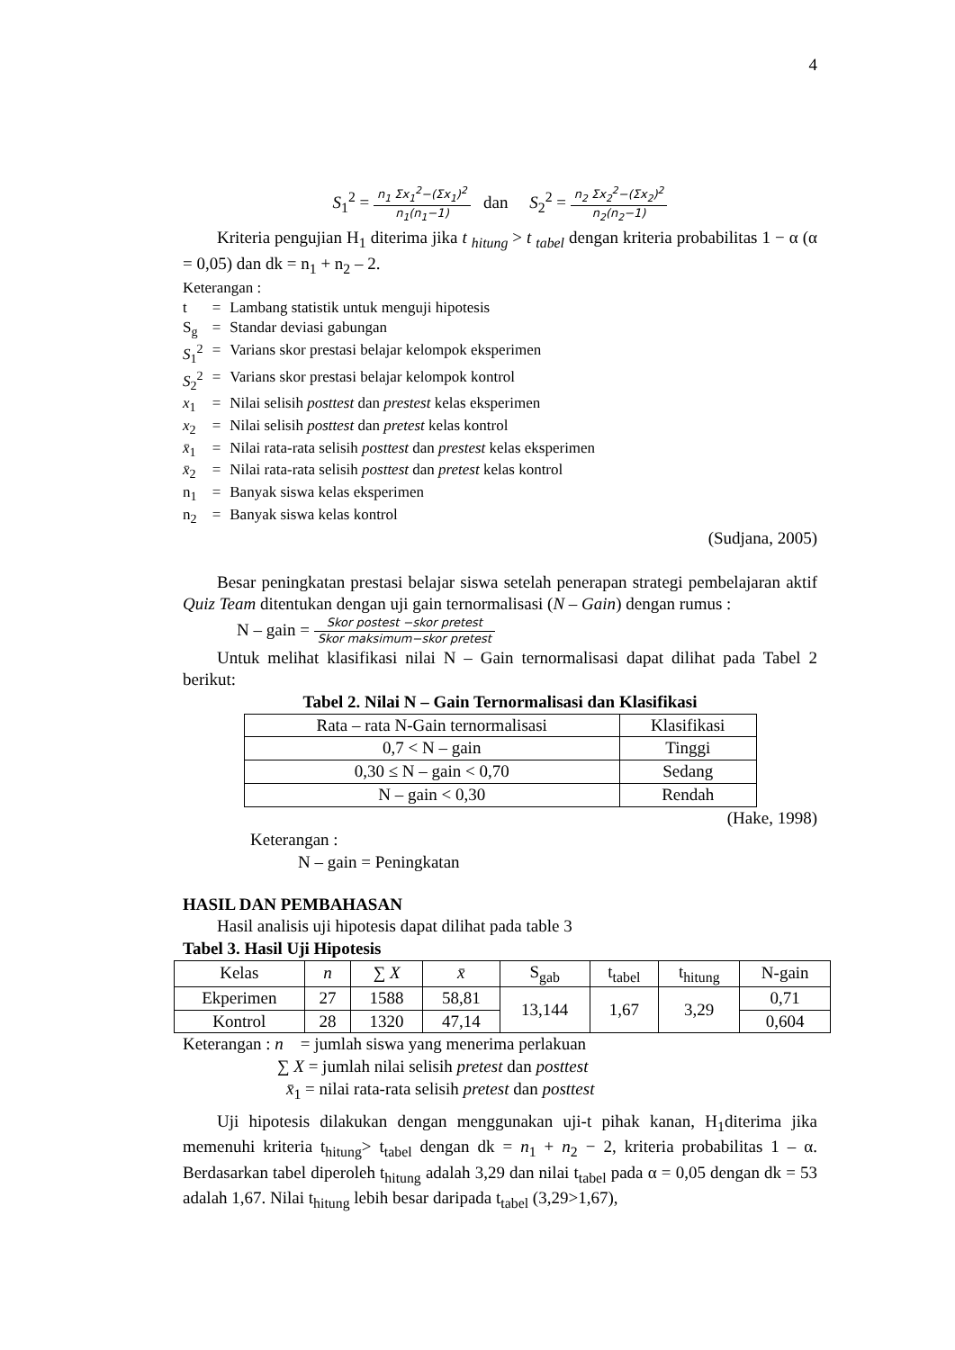4
S<sub>1</sub><sup>2</sup> = n<sub>1</sub> Σx<sub>1</sub><sup>2</sup>−(Σx<sub>1</sub>)<sup>2</sup> n<sub>1</sub>(n<sub>1</sub>−1) dan S<sub>2</sub><sup>2</sup> = n<sub>2</sub> Σx<sub>2</sub><sup>2</sup>−(Σx<sub>2</sub>)<sup>2</sup> n<sub>2</sub>(n<sub>2</sub>−1)
Kriteria pengujian H<sub>1</sub> diterima jika t <sub>hitung</sub> > t <sub>tabel</sub> dengan kriteria probabilitas 1 − α (α = 0,05) dan dk = n<sub>1</sub> + n<sub>2</sub> – 2.
Keterangan :
| t | = | Lambang statistik untuk menguji hipotesis |
| S<sub>g</sub> | = | Standar deviasi gabungan |
| S<sub>1</sub><sup>2</sup> | = | Varians skor prestasi belajar kelompok eksperimen |
| S<sub>2</sub><sup>2</sup> | = | Varians skor prestasi belajar kelompok kontrol |
| x<sub>1</sub> | = | Nilai selisih posttest dan prestest kelas eksperimen |
| x<sub>2</sub> | = | Nilai selisih posttest dan pretest kelas kontrol |
| x̄<sub>1</sub> | = | Nilai rata-rata selisih posttest dan prestest kelas eksperimen |
| x̄<sub>2</sub> | = | Nilai rata-rata selisih posttest dan pretest kelas kontrol |
| n<sub>1</sub> | = | Banyak siswa kelas eksperimen |
| n<sub>2</sub> | = | Banyak siswa kelas kontrol |
(Sudjana, 2005)
Besar peningkatan prestasi belajar siswa setelah penerapan strategi pembelajaran aktif Quiz Team ditentukan dengan uji gain ternormalisasi (N – Gain) dengan rumus :
N – gain = Skor postest −skor pretest Skor maksimum−skor pretest
Untuk melihat klasifikasi nilai N – Gain ternormalisasi dapat dilihat pada Tabel 2 berikut:
Tabel 2. Nilai N – Gain Ternormalisasi dan Klasifikasi
| Rata – rata N-Gain ternormalisasi | Klasifikasi |
| --- | --- |
| 0,7 < N – gain | Tinggi |
| 0,30 ≤ N – gain < 0,70 | Sedang |
| N – gain < 0,30 | Rendah |
(Hake, 1998)
Keterangan :
N – gain = Peningkatan
HASIL DAN PEMBAHASAN
Hasil analisis uji hipotesis dapat dilihat pada table 3
Tabel 3. Hasil Uji Hipotesis
| Kelas | n | ∑ X | x̄ | S<sub>gab</sub> | t<sub>tabel</sub> | t<sub>hitung</sub> | N-gain |
| --- | --- | --- | --- | --- | --- | --- | --- |
| Ekperimen | 27 | 1588 | 58,81 | 13,144 | 1,67 | 3,29 | 0,71 |
| Kontrol | 28 | 1320 | 47,14 | | | | 0,604 |
Keterangan : n = jumlah siswa yang menerima perlakuan
∑ X = jumlah nilai selisih pretest dan posttest
x̄<sub>1</sub> = nilai rata-rata selisih pretest dan posttest
Uji hipotesis dilakukan dengan menggunakan uji-t pihak kanan, H<sub>1</sub>diterima jika memenuhi kriteria t<sub>hitung</sub>> t<sub>tabel</sub> dengan dk = n<sub>1</sub> + n<sub>2</sub> − 2, kriteria probabilitas 1 – α. Berdasarkan tabel diperoleh t<sub>hitung</sub> adalah 3,29 dan nilai t<sub>tabel</sub> pada α = 0,05 dengan dk = 53 adalah 1,67. Nilai t<sub>hitung</sub> lebih besar daripada t<sub>tabel</sub> (3,29>1,67),